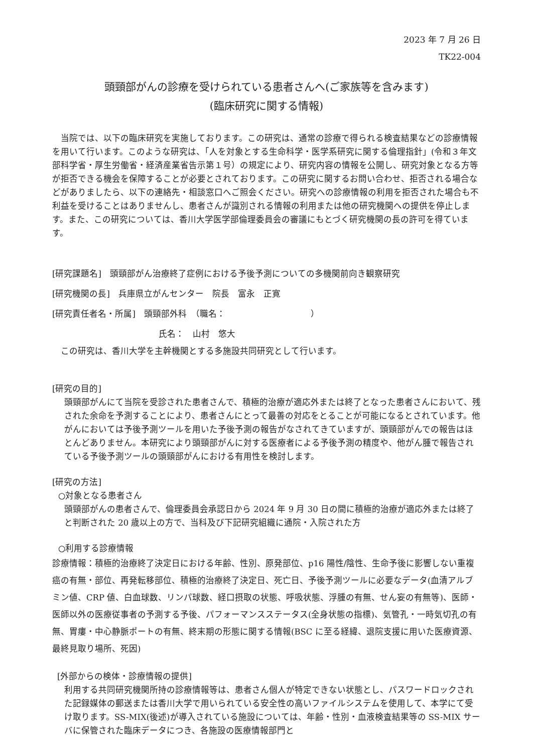2023 年 7 月 26 日
TK22-004
頭頸部がんの診療を受けられている患者さんへ(ご家族等を含みます)
(臨床研究に関する情報)
　当院では、以下の臨床研究を実施しております。この研究は、通常の診療で得られる検査結果などの診療情報を用いて行います。このような研究は、「人を対象とする生命科学・医学系研究に関する倫理指針」(令和３年文部科学省・厚生労働省・経済産業省告示第１号）の規定により、研究内容の情報を公開し、研究対象となる方等が拒否できる機会を保障することが必要とされております。この研究に関するお問い合わせ、拒否される場合などがありましたら、以下の連絡先・相談窓口へご照会ください。研究への診療情報の利用を拒否された場合も不利益を受けることはありませんし、患者さんが識別される情報の利用または他の研究機関への提供を停止します。また、この研究については、香川大学医学部倫理委員会の審議にもとづく研究機関の長の許可を得ています。
[研究課題名]　頭頸部がん治療終了症例における予後予測についての多機関前向き観察研究
[研究機関の長]　兵庫県立がんセンター　院長　富永　正寛
[研究責任者名・所属]　頭頸部外科　（職名：　　　　　　　　　　）
氏名：　山村　悠大
　この研究は、香川大学を主幹機関とする多施設共同研究として行います。
[研究の目的]
頭頸部がんにて当院を受診された患者さんで、積極的治療が適応外または終了となった患者さんにおいて、残された余命を予測することにより、患者さんにとって最善の対応をとることが可能になるとされています。他がんにおいては予後予測ツールを用いた予後予測の報告がなされてきていますが、頭頸部がんでの報告はほとんどありません。本研究により頭頸部がんに対する医療者による予後予測の精度や、他がん腫で報告されている予後予測ツールの頭頸部がんにおける有用性を検討します。
[研究の方法]
○対象となる患者さん
頭頸部がんの患者さんで、倫理委員会承認日から 2024 年 9 月 30 日の間に積極的治療が適応外または終了と判断された 20 歳以上の方で、当科及び下記研究組織に通院・入院された方
○利用する診療情報
診療情報：積極的治療終了決定日における年齢、性別、原発部位、p16 陽性/陰性、生命予後に影響しない重複癌の有無・部位、再発転移部位、積極的治療終了決定日、死亡日、予後予測ツールに必要なデータ(血清アルブミン値、CRP 値、白血球数、リンパ球数、経口摂取の状態、呼吸状態、浮腫の有無、せん妄の有無等)、医師・医師以外の医療従事者の予測する予後、パフォーマンスステータス(全身状態の指標)、気管孔・一時気切孔の有無、胃瘻・中心静脈ポートの有無、終末期の形態に関する情報(BSC に至る経緯、退院支援に用いた医療資源、最終見取り場所、死因)
[外部からの検体・診療情報の提供]
利用する共同研究機関所持の診療情報等は、患者さん個人が特定できない状態とし、パスワードロックされた記録媒体の郵送または香川大学で用いられている安全性の高いファイルシステムを使用して、本学にて受け取ります。SS-MIX(後述)が導入されている施設については、年齢・性別・血液検査結果等の SS-MIX サーバに保管された臨床データにつき、各施設の医療情報部門と